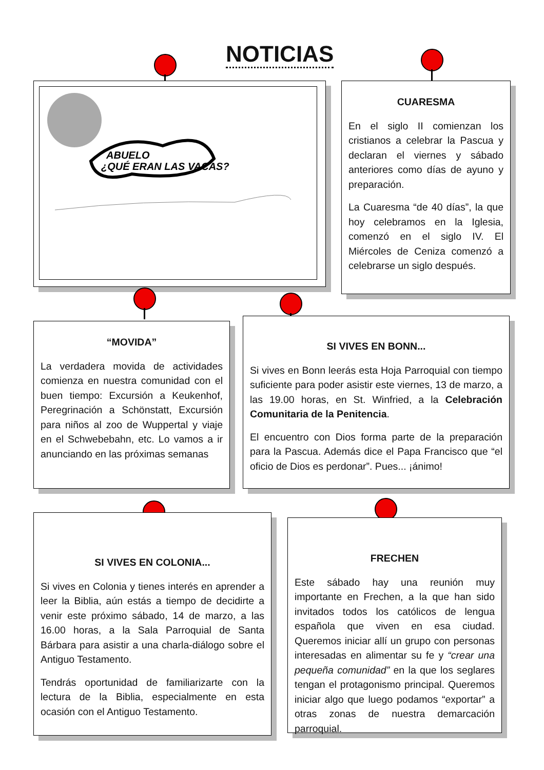NOTICIAS
ABUELO
¿QUÉ ERAN LAS VACAS?
CUARESMA
En el siglo II comienzan los cristianos a celebrar la Pascua y declaran el viernes y sábado anteriores como días de ayuno y preparación.
La Cuaresma “de 40 días”, la que hoy celebramos en la Iglesia, comenzó en el siglo IV. El Miércoles de Ceniza comenzó a celebrarse un siglo después.
“MOVIDA”
La verdadera movida de actividades comienza en nuestra comunidad con el buen tiempo: Excursión a Keukenhof, Peregrinación a Schönstatt, Excursión para niños al zoo de Wuppertal y viaje en el Schwebebahn, etc. Lo vamos a ir anunciando en las próximas semanas
SI VIVES EN BONN...
Si vives en Bonn leerás esta Hoja Parroquial con tiempo suficiente para poder asistir este viernes, 13 de marzo, a las 19.00 horas, en St. Winfried, a la Celebración Comunitaria de la Penitencia.
El encuentro con Dios forma parte de la preparación para la Pascua. Además dice el Papa Francisco que “el oficio de Dios es perdonar”. Pues... ¡ánimo!
SI VIVES EN COLONIA...
Si vives en Colonia y tienes interés en aprender a leer la Biblia, aún estás a tiempo de decidirte a venir este próximo sábado, 14 de marzo, a las 16.00 horas, a la Sala Parroquial de Santa Bárbara para asistir a una charla-diálogo sobre el Antiguo Testamento.
Tendrás oportunidad de familiarizarte con la lectura de la Biblia, especialmente en esta ocasión con el Antiguo Testamento.
FRECHEN
Este sábado hay una reunión muy importante en Frechen, a la que han sido invitados todos los católicos de lengua española que viven en esa ciudad. Queremos iniciar allí un grupo con personas interesadas en alimentar su fe y “crear una pequeña comunidad” en la que los seglares tengan el protagonismo principal. Queremos iniciar algo que luego podamos “exportar” a otras zonas de nuestra demarcación parroquial.